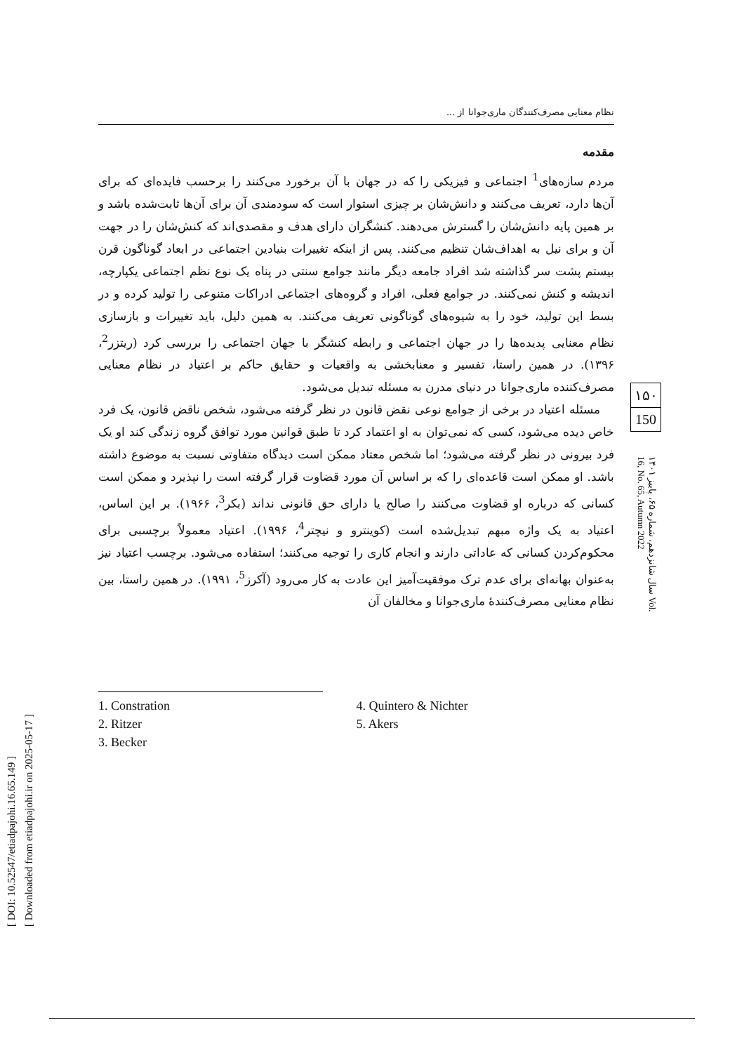[ DOI: 10.52547/etiadpajohi.16.65.149 ]
[ Downloaded from etiadpajohi.ir on 2025-05-17 ]
نظام معنایی مصرف‌کنندگان ماری‌جوانا از ...
مقدمه
مردم سازه‌های<sup>1</sup> اجتماعی و فیزیکی را که در جهان با آن برخورد می‌کنند را برحسب فایده‌ای که برای آن‌ها دارد، تعریف می‌کنند و دانش‌شان بر چیزی استوار است که سودمندی آن برای آن‌ها ثابت‌شده باشد و بر همین پایه دانش‌شان را گسترش می‌دهند. کنشگران دارای هدف و مقصدی‌اند که کنش‌شان را در جهت آن و برای نیل به اهداف‌شان تنظیم می‌کنند. پس از اینکه تغییرات بنیادین اجتماعی در ابعاد گوناگون قرن بیستم پشت سر گذاشته شد افراد جامعه دیگر مانند جوامع سنتی در پناه یک نوع نظم اجتماعی یکپارچه، اندیشه و کنش نمی‌کنند. در جوامع فعلی، افراد و گروه‌های اجتماعی ادراکات متنوعی را تولید کرده و در بسط این تولید، خود را به شیوه‌های گوناگونی تعریف می‌کنند. به همین دلیل، باید تغییرات و بازسازی نظام معنایی پدیده‌ها را در جهان اجتماعی و رابطه کنشگر با جهان اجتماعی را بررسی کرد (ریتزر<sup>2</sup>، ۱۳۹۶). در همین راستا، تفسیر و معنابخشی به واقعیات و حقایق حاکم بر اعتیاد در نظام معنایی مصرف‌کننده ماری‌جوانا در دنیای مدرن به مسئله تبدیل می‌شود.
مسئله اعتیاد در برخی از جوامع نوعی نقض قانون در نظر گرفته می‌شود، شخص ناقض قانون، یک فرد خاص دیده می‌شود، کسی که نمی‌توان به او اعتماد کرد تا طبق قوانین مورد توافق گروه زندگی کند او یک فرد بیرونی در نظر گرفته می‌شود؛ اما شخص معتاد ممکن است دیدگاه متفاوتی نسبت به موضوع داشته باشد. او ممکن است قاعده‌ای را که بر اساس آن مورد قضاوت قرار گرفته است را نپذیرد و ممکن است کسانی که درباره او قضاوت می‌کنند را صالح یا دارای حق قانونی نداند (بکر<sup>3</sup>، ۱۹۶۶). بر این اساس، اعتیاد به یک واژه مبهم تبدیل‌شده است (کوینترو و نیچتر<sup>4</sup>، ۱۹۹۶). اعتیاد معمولاً برچسبی برای محکوم‌کردن کسانی که عاداتی دارند و انجام کاری را توجیه می‌کنند؛ استفاده می‌شود. برچسب اعتیاد نیز به‌عنوان بهانه‌ای برای عدم ترک موفقیت‌آمیز این عادت به کار می‌رود (آکرز<sup>5</sup>، ۱۹۹۱). در همین راستا، بین نظام معنایی مصرف‌کنندهٔ ماری‌جوانا و مخالفان آن
۱۵۰
150
سال شانزدهم، شماره ۶۵، پاییز ۱۴۰۱ Vol. 16, No. 65, Autumn 2022
1. Constration
2. Ritzer
3. Becker
4. Quintero & Nichter
5. Akers